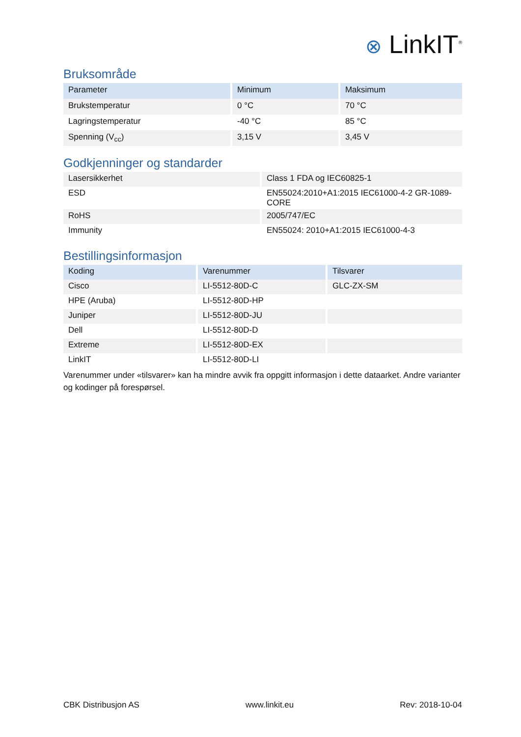⊗ LinkIT<sup>®</sup>
Bruksområde
| Parameter | Minimum | Maksimum |
| --- | --- | --- |
| Brukstemperatur | 0 °C | 70 °C |
| Lagringstemperatur | -40 °C | 85 °C |
| Spenning (V<sub>cc</sub>) | 3,15 V | 3,45 V |
Godkjenninger og standarder
| Lasersikkerhet | Class 1 FDA og IEC60825-1 |
| ESD | EN55024:2010+A1:2015 IEC61000-4-2 GR-1089-CORE |
| RoHS | 2005/747/EC |
| Immunity | EN55024: 2010+A1:2015 IEC61000-4-3 |
Bestillingsinformasjon
| Koding | Varenummer | Tilsvarer |
| --- | --- | --- |
| Cisco | LI-5512-80D-C | GLC-ZX-SM |
| HPE (Aruba) | LI-5512-80D-HP | |
| Juniper | LI-5512-80D-JU | |
| Dell | LI-5512-80D-D | |
| Extreme | LI-5512-80D-EX | |
| LinkIT | LI-5512-80D-LI | |
Varenummer under «tilsvarer» kan ha mindre avvik fra oppgitt informasjon i dette dataarket. Andre varianter og kodinger på forespørsel.
CBK Distribusjon AS www.linkit.eu Rev: 2018-10-04